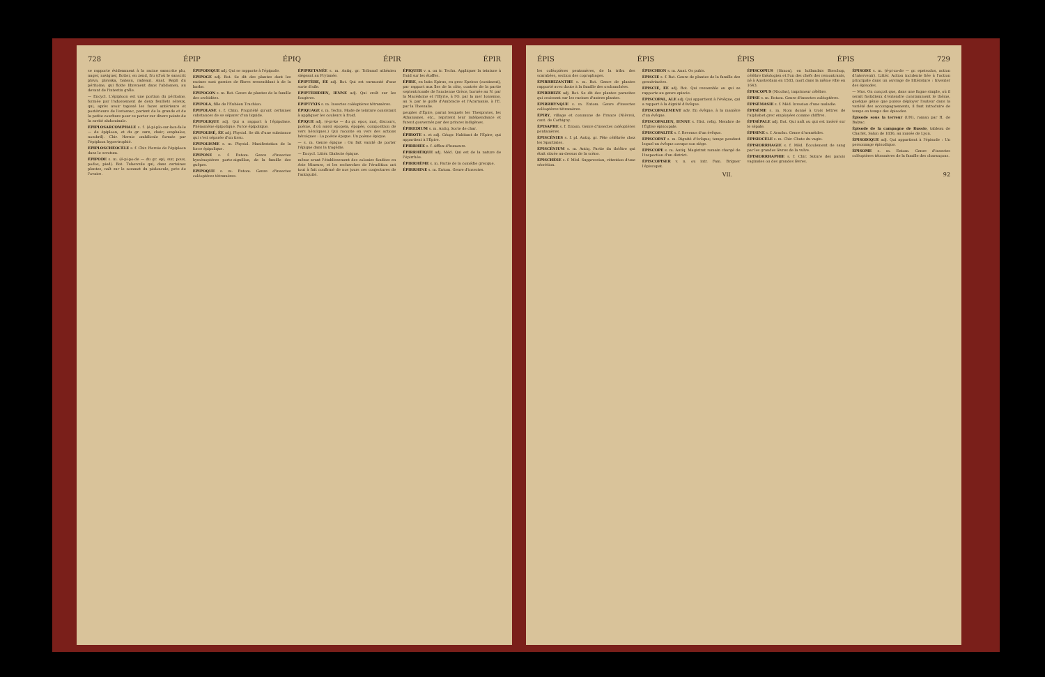728 ÉPIP ÉPIQ ÉPIR ÉPIR
se rapporte évidemment à la racine sanscrite plu, nager, naviguer, flotter, en zend, fru (d'où le sanscrit plava, plavaka, bateau, radeau). Anat. Repli du péritoine, qui flotte librement dans l'abdomen, au devant de l'intestin grêle.
— Encycl. L'épiploon est une portion du péritoine, formée par l'adossement de deux feuillets séreux, qui, après avoir tapissé les faces antérieure et postérieure de l'estomac, partent de la grande et de la petite courbure pour se porter sur divers points de la cavité abdominale.
ÉPIPLOSARCOMPHALE s. f. (é-pi-plo-sar-kon-fa-le — de épiploon, et du gr. sarx, chair; omphalos, nombril). Chir. Hernie ombilicale formée par l'épiploon hypertrophié.
ÉPIPLOSCHÉOCÈLE s. f. Chir. Hernie de l'épiploon dans le scrotum.
ÉPIPODE s. m. (é-pi-po-de — du gr. epi, sur; pous, podos, pied). Bot. Tubercule qui, dans certaines plantes, naît sur le sommet du pédoncule, près de l'ovaire.
ÉPIPODIQUE adj. Qui se rapporte à l'épipode.
ÉPIPOGE adj. Bot. Se dit des plantes dont les racines sont garnies de fibres ressemblant à de la barbe.
ÉPIPOGON s. m. Bot. Genre de plantes de la famille des orchidées.
ÉPIPOLA, fille de l'Eubéen Trachion.
ÉPIPOLASE s. f. Chim. Propriété qu'ont certaines substances de se séparer d'un liquide.
ÉPIPOLIQUE adj. Qui a rapport à l'épipolase. Phénomène épipolique. Force épipolique.
ÉPIPOLISÉ, ÉE adj. Physiol. Se dit d'une substance qui s'est séparée d'un tissu.
ÉPIPOLISME s. m. Physiol. Manifestation de la force épipolique.
ÉPIPONE s. f. Entom. Genre d'insectes hyménoptères porte-aiguillon, de la famille des guêpes.
ÉPIPOQUE s. m. Entom. Genre d'insectes coléoptères tétramères.
ÉPIPRYTANÉE s. m. Antiq. gr. Tribunal athénien siégeant au Prytanée.
ÉPIPTÈRE, ÉE adj. Bot. Qui est surmonté d'une sorte d'aile.
ÉPIPTÉRIDIEN, IENNE adj. Qui croît sur les fougères.
ÉPIPTYXIS s. m. Insectes coléoptères tétramères.
ÉPIQUAGE s. m. Techn. Mode de teinture consistant à appliquer les couleurs à froid.
ÉPIQUE adj. (é-pi-ke — du gr. epos, mot, discours, poème, d'où aussi epopeia, épopée, composition de vers héroïques.) Qui raconte en vers des actions héroïques : La poésie épique. Un poème épique.
— s. m. Genre épique : On fait vanité de porter l'épique dans la tragédie.
— Encycl. Littér. Dialecte épique.
même avant l'établissement des colonies fondées en Asie Mineure, et les recherches de l'érudition ont tout à fait confirmé de nos jours ces conjectures de l'antiquité.
ÉPIQUER v. a. ou tr. Techn. Appliquer la teinture à froid sur les étoffes.
ÉPIRE, en latin Epirus, en grec Epeiros (continent), par rapport aux îles de la côte, contrée de la partie septentrionale de l'ancienne Grèce, bornée au N. par la Macédoine et l'Illyrie, à l'O. par la mer Ionienne, au S. par le golfe d'Ambracie et l'Acarnanie, à l'E. par la Thessalie.
peuples d'Épire, parmi lesquels les Thesprotes, les Athamanes, etc., reprirent leur indépendance et furent gouvernés par des princes indigènes.
ÉPIREDIUM s. m. Antiq. Sorte de char.
ÉPIROTE s. et adj. Géogr. Habitant de l'Épire; qui appartient à l'Épire.
ÉPIRRHÉE s. f. Afflux d'humeurs.
ÉPIRRHÉIQUE adj. Méd. Qui est de la nature de l'épirrhée.
ÉPIRRHÈME s. m. Partie de la comédie grecque.
ÉPIRRHINE s. m. Entom. Genre d'insectes.
ÉPIS ÉPIS ÉPIS ÉPIS 729
les coléoptères pentamères, de la tribu des scarabées, section des coprophages.
ÉPIRRHIZANTHE s. m. Bot. Genre de plantes rapporté avec doute à la famille des orobanchées.
ÉPIRRHIZE adj. Bot. Se dit des plantes parasites qui croissent sur les racines d'autres plantes.
ÉPIRRHYNQUE s. m. Entom. Genre d'insectes coléoptères tétramères.
ÉPIRY, village et commune de France (Nièvre), cant. de Corbigny.
ÉPISAPHE s. f. Entom. Genre d'insectes coléoptères pentamères.
ÉPISCÉNIES s. f. pl. Antiq. gr. Fête célébrée chez les Spartiates.
ÉPISCÉNIUM s. m. Antiq. Partie du théâtre qui était située au-dessus de la scène.
ÉPISCHÈSE s. f. Méd. Suppression, rétention d'une sécrétion.
ÉPISCHION s. m. Anat. Os pubis.
ÉPISCIE s. f. Bot. Genre de plantes de la famille des gesnériacées.
ÉPISCIÉ, ÉE adj. Bot. Qui ressemble ou qui se rapporte au genre episcie.
ÉPISCOPAL, ALE adj. Qui appartient à l'évêque, qui a rapport à la dignité d'évêque.
ÉPISCOPALEMENT adv. En évêque, à la manière d'un évêque.
ÉPISCOPALIEN, IENNE s. Hist. relig. Membre de l'Église épiscopale.
ÉPISCOPALITÉ s. f. Revenus d'un évêque.
ÉPISCOPAT s. m. Dignité d'évêque; temps pendant lequel un évêque occupe son siège.
ÉPISCOPE s. m. Antiq. Magistrat romain chargé de l'inspection d'un district.
ÉPISCOPISER v. n. ou intr. Fam. Briguer l'épiscopat.
ÉPISCOPIUS (Simon), en hollandais Bisschop, célèbre théologien et l'un des chefs des remontrants, né à Amsterdam en 1583, mort dans la même ville en 1643.
ÉPISCOPUS (Nicolas), imprimeur célèbre.
ÉPISE s. m. Entom. Genre d'insectes coléoptères.
ÉPISÉMASIE s. f. Méd. Invasion d'une maladie.
ÉPISÈME s. m. Nom donné à trois lettres de l'alphabet grec employées comme chiffres.
ÉPISÉPALE adj. Bot. Qui naît ou qui est inséré sur le sépale.
ÉPISINE s. f. Arachn. Genre d'aranéides.
ÉPISIOCÈLE s. m. Chir. Chute du vagin.
ÉPISIORRHAGIE s. f. Méd. Écoulement de sang par les grandes lèvres de la vulve.
ÉPISIORRHAPHIE s. f. Chir. Suture des parois vaginales ou des grandes lèvres.
ÉPISODE s. m. (é-pi-zo-de — gr. epeisodos, action d'intervenir). Littér. Action incidente liée à l'action principale dans un ouvrage de littérature : Inventer des épisodes.
— Mus. On conçoit que, dans une fugue simple, où il serait fastidieux d'entendre constamment le thème, quelque génie que puisse déployer l'auteur dans la variété des accompagnements, il faut introduire de temps en temps des épisodes.
Épisode sous la terreur (UN), roman par H. de Balzac.
Épisode de la campagne de Russie, tableau de Charlet, Salon de 1836, au musée de Lyon.
ÉPISODIQUE adj. Qui appartient à l'épisode : Un personnage épisodique.
ÉPISOME s. m. Entom. Genre d'insectes coléoptères tétramères de la famille des charançons.
VII. 92